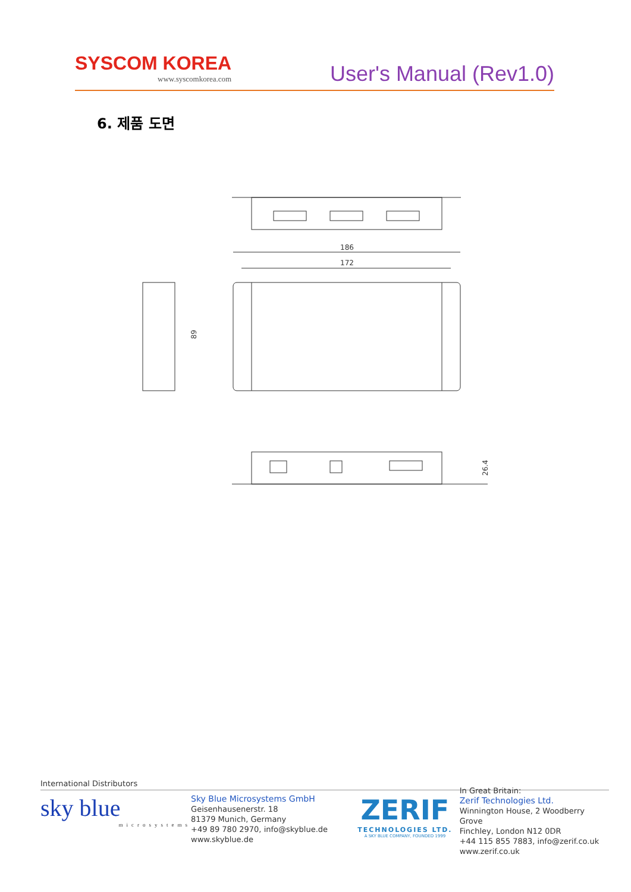SYSCOM KOREA
www.syscomkorea.com
User's Manual (Rev1.0)
6. 제품 도면
186
172
89
26.4
International Distributors
sky blue
microsystems
Sky Blue Microsystems GmbH
Geisenhausenerstr. 18
81379 Munich, Germany
+49 89 780 2970, info@skyblue.de
www.skyblue.de
ZERIF
TECHNOLOGIES LTD.
A SKY BLUE COMPANY, FOUNDED 1999
In Great Britain:
Zerif Technologies Ltd.
Winnington House, 2 Woodberry Grove
Finchley, London N12 0DR
+44 115 855 7883, info@zerif.co.uk
www.zerif.co.uk